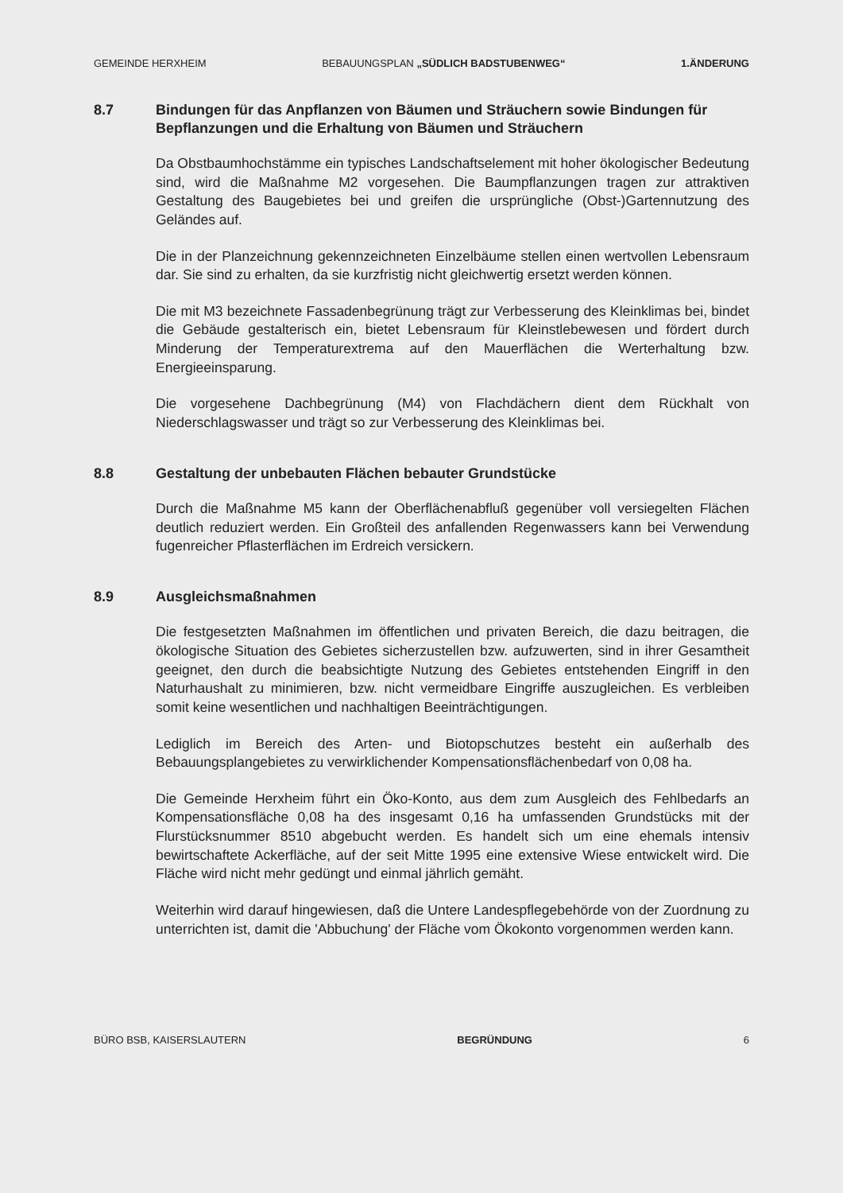GEMEINDE HERXHEIM BEBAUUNGSPLAN „SÜDLICH BADSTUBENWEG“1.ÄNDERUNG
8.7 Bindungen für das Anpflanzen von Bäumen und Sträuchern sowie Bindungen für Bepflanzungen und die Erhaltung von Bäumen und Sträuchern
Da Obstbaumhochstämme ein typisches Landschaftselement mit hoher ökologischer Bedeutung sind, wird die Maßnahme M2 vorgesehen. Die Baumpflanzungen tragen zur attraktiven Gestaltung des Baugebietes bei und greifen die ursprüngliche (Obst-)Gartennutzung des Geländes auf.
Die in der Planzeichnung gekennzeichneten Einzelbäume stellen einen wertvollen Lebensraum dar. Sie sind zu erhalten, da sie kurzfristig nicht gleichwertig ersetzt werden können.
Die mit M3 bezeichnete Fassadenbegrünung trägt zur Verbesserung des Kleinklimas bei, bindet die Gebäude gestalterisch ein, bietet Lebensraum für Kleinstlebewesen und fördert durch Minderung der Temperaturextrema auf den Mauerflächen die Werterhaltung bzw. Energieeinsparung.
Die vorgesehene Dachbegrünung (M4) von Flachdächern dient dem Rückhalt von Niederschlagswasser und trägt so zur Verbesserung des Kleinklimas bei.
8.8 Gestaltung der unbebauten Flächen bebauter Grundstücke
Durch die Maßnahme M5 kann der Oberflächenabfluß gegenüber voll versiegelten Flächen deutlich reduziert werden. Ein Großteil des anfallenden Regenwassers kann bei Verwendung fugenreicher Pflasterflächen im Erdreich versickern.
8.9 Ausgleichsmaßnahmen
Die festgesetzten Maßnahmen im öffentlichen und privaten Bereich, die dazu beitragen, die ökologische Situation des Gebietes sicherzustellen bzw. aufzuwerten, sind in ihrer Gesamtheit geeignet, den durch die beabsichtigte Nutzung des Gebietes entstehenden Eingriff in den Naturhaushalt zu minimieren, bzw. nicht vermeidbare Eingriffe auszugleichen. Es verbleiben somit keine wesentlichen und nachhaltigen Beeinträchtigungen.
Lediglich im Bereich des Arten- und Biotopschutzes besteht ein außerhalb des Bebauungsplangebietes zu verwirklichender Kompensationsflächenbedarf von 0,08 ha.
Die Gemeinde Herxheim führt ein Öko-Konto, aus dem zum Ausgleich des Fehlbedarfs an Kompensationsfläche 0,08 ha des insgesamt 0,16 ha umfassenden Grundstücks mit der Flurstücksnummer 8510 abgebucht werden. Es handelt sich um eine ehemals intensiv bewirtschaftete Ackerfläche, auf der seit Mitte 1995 eine extensive Wiese entwickelt wird. Die Fläche wird nicht mehr gedüngt und einmal jährlich gemäht.
Weiterhin wird darauf hingewiesen, daß die Untere Landespflegebehörde von der Zuordnung zu unterrichten ist, damit die 'Abbuchung' der Fläche vom Ökokonto vorgenommen werden kann.
BÜRO BSB, KAISERSLAUTERN BEGRÜNDUNG 6